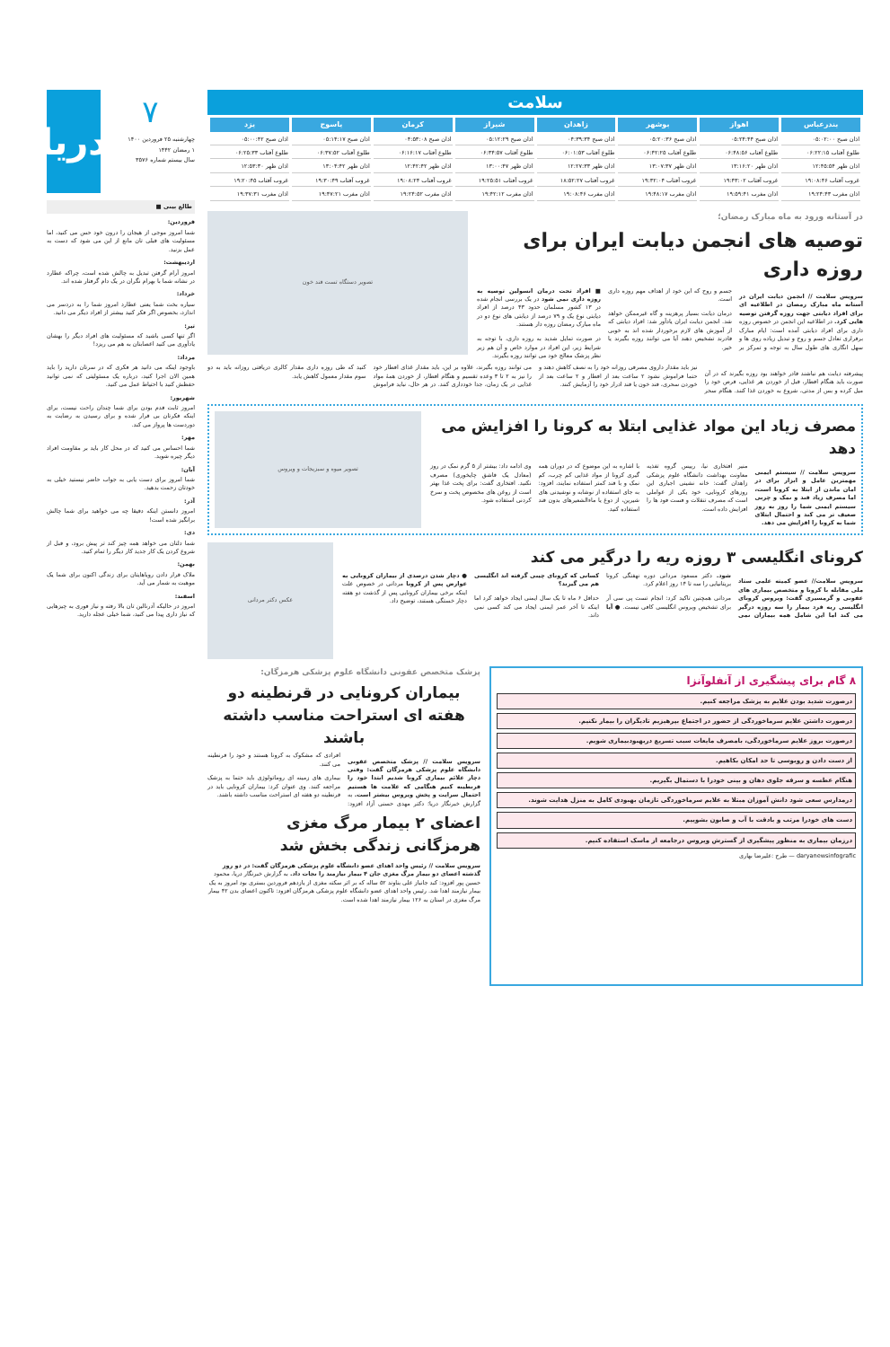سلامت
| بندرعباس | اهواز | بوشهر | زاهدان | شیراز | کرمان | یاسوج | یزد |
| --- | --- | --- | --- | --- | --- | --- | --- |
| اذان صبح ۰۵:۰۲:۰۰ | اذان صبح ۰۵:۲۴:۴۴ | اذان صبح ۰۵:۲۰:۳۶ | اذان صبح ۰۴:۳۹:۳۴ | اذان صبح ۰۵:۱۲:۲۹ | اذان صبح ۰۴:۵۳:۰۸ | اذان صبح ۰۵:۱۴:۱۷ | اذان صبح ۰۵:۰۰:۴۲ |
| طلوع آفتاب ۰۶:۲۲:۱۵ | طلوع آفتاب ۰۶:۴۸:۵۶ | طلوع آفتاب ۰۶:۴۲:۲۵ | طلوع آفتاب ۰۶:۰۱:۵۳ | طلوع آفتاب ۰۶:۳۴:۵۷ | طلوع آفتاب ۰۶:۱۶:۱۷ | طلوع آفتاب ۰۶:۳۷:۵۲ | طلوع آفتاب ۰۶:۲۵:۳۳ |
| اذان ظهر ۱۲:۴۵:۵۴ | اذان ظهر ۱۳:۱۶:۲۰ | اذان ظهر ۱۳:۰۷:۳۷ | اذان ظهر ۱۲:۲۷:۳۳ | اذان ظهر ۱۳:۰۰:۴۷ | اذان ظهر ۱۲:۴۲:۴۲ | اذان ظهر ۱۳:۰۴:۴۲ | اذان ظهر ۱۲:۵۳:۳۰ |
| غروب آفتاب ۱۹:۰۸:۴۶ | غروب آفتاب ۱۹:۴۳:۰۲ | غروب آفتاب ۱۹:۳۲:۰۴ | غروب آفتاب ۱۸:۵۲:۲۷ | غروب آفتاب ۱۹:۲۵:۵۱ | غروب آفتاب ۱۹:۰۸:۲۴ | غروب آفتاب ۱۹:۳۰:۴۹ | غروب آفتاب ۱۹:۲۰:۴۵ |
| اذان مغرب ۱۹:۲۴:۴۳ | اذان مغرب ۱۹:۵۹:۴۱ | اذان مغرب ۱۹:۴۸:۱۷ | اذان مغرب ۱۹:۰۸:۴۶ | اذان مغرب ۱۹:۴۲:۱۲ | اذان مغرب ۱۹:۲۴:۵۲ | اذان مغرب ۱۹:۴۷:۲۱ | اذان مغرب ۱۹:۳۷:۳۱ |
در آستانه ورود به ماه مبارک رمضان؛
توصیه های انجمن دیابت ایران برای روزه داری
سرویس سلامت // انجمن دیابت ایران در آستانه ماه مبارک رمضان در اطلاعیه ای برای افراد دیابتی جهت روزه گرفتن توصیه هایی کرد. در اطلاعیه این انجمن در خصوص روزه داری برای افراد دیابتی آمده است: ایام مبارک برقراری تعادل جسم و روح و تبدیل زیاده روی ها و سهل انگاری های طول سال به توجه و تمرکز بر جسم و روح که این خود از اهداف مهم روزه داری است.
درمان دیابت بسیار پرهزینه و گاه غیرممکن خواهد شد. انجمن دیابت ایران یادآور شد: افراد دیابتی که از آموزش های لازم برخوردار شده اند به خوبی قادرند تشخیص دهند آیا می توانند روزه بگیرند یا خیر.
■ افراد تحت درمان انسولین توصیه به روزه داری نمی شود در یک بررسی انجام شده در ۱۳ کشور مسلمان حدود ۴۳ درصد از افراد دیابتی نوع یک و ۷۹ درصد از دیابتی های نوع دو در ماه مبارک رمضان روزه دار هستند.
در صورت تمایل شدید به روزه داری، با توجه به شرایط زیر، این افراد در موارد خاص و آن هم زیر نظر پزشک معالج خود می توانند روزه بگیرند.
تصویر دستگاه تست قند خون
پیشرفته دیابت هم نباشند قادر خواهند بود روزه بگیرند که در آن صورت باید هنگام افطار، قبل از خوردن هر غذایی، قرص خود را میل کرده و بس از مدتی، شروع به خوردن غذا کنند. هنگام سحر نیز باید مقدار داروی مصرفی روزانه خود را به نصف کاهش دهند و حتما فراموش نشود ۲ ساعت بعد از افطار و ۲ ساعت بعد از خوردن سحری، قند خون یا قند ادرار خود را آزمایش کنند.
می توانند روزه بگیرند، علاوه بر این، باید مقدار غذای افطار خود را نیز به ۲ تا ۳ وعده تقسیم و هنگام افطار، از خوردن همهٔ مواد غذایی در یک زمان، جدا خودداری کنند. در هر حال، نباید فراموش کنید که طی روزه داری مقدار کالری دریافتی روزانه باید به دو سوم مقدار معمول کاهش یابد.
مصرف زیاد این مواد غذایی ابتلا به کرونا را افزایش می دهد
سرویس سلامت // سیستم ایمنی مهمترین عامل و ابزار برای در امان ماندن از ابتلا به کرونا است، اما مصرف زیاد قند و نمک و چربی سیستم ایمنی شما را روز به روز ضعیف تر می کند و احتمال ابتلای شما به کرونا را افزایش می دهد.
منیر افتخاری نیا، رییس گروه تغذیه معاونت بهداشت دانشگاه علوم پزشکی زاهدان گفت: خانه نشینی اجباری این روزهای کرونایی، خود یکی از عواملی است که مصرف تنقلات و فست فود ها را افزایش داده است.
با اشاره به این موضوع که در دوران همه گیری کرونا از مواد غذایی کم چرب، کم نمک و با قند کمتر استفاده نمایند، افزود: به جای استفاده از نوشابه و نوشیدنی های شیرین، از دوغ یا ماءالشعیرهای بدون قند استفاده کنید.
وی ادامه داد: بیشتر از ۵ گرم نمک در روز (معادل یک قاشق چایخوری) مصرف نکنید. افتخاری گفت: برای پخت غذا بهتر است از روغن های مخصوص پخت و سرخ کردنی استفاده شود.
تصویر میوه و سبزیجات و ویروس
کرونای انگلیسی ۳ روزه ریه را درگیر می کند
سرویس سلامت// عضو کمیته علمی ستاد ملی مقابله با کرونا و متخصص بیماری های عفونی و گرمسیری گفت: ویروس کرونای انگلیسی ریه فرد بیمار را سه روزه درگیر می کند اما این شامل همه بیماران نمی شود. دکتر مسعود مردانی دوره نهفتگی کرونا بریتانیایی را سه تا ۱۴ روز اعلام کرد.
مردانی همچنین تاکید کرد: انجام تست پی سی آر برای تشخیص ویروس انگلیسی کافی نیست. ● آیا کسانی که کرونای چینی گرفته اند انگلیسی هم می گیرند؟
حداقل ۶ ماه تا یک سال ایمنی ایجاد خواهد کرد اما اینکه تا آخر عمر ایمنی ایجاد می کند کسی نمی داند.
● دچار شدن درصدی از بیماران کرونایی به عوارض پس از کرونا مردانی در خصوص علت اینکه برخی بیماران کرونایی پس از گذشت دو هفته دچار خستگی هستند، توضیح داد.
عکس دکتر مردانی
۸ گام برای پیشگیری از آنفلوآنزا
درصورت شدید بودن علایم به پزشک مراجعه کنیم.
درصورت داشتن علایم سرماخوردگی از حضور در اجتماع بپرهیزیم تادیگران را بیمار نکنیم.
درصورت بروز علایم سرماخوردگی، بامصرف مایعات سبب تسریع دربهبودبیماری شویم.
از دست دادن و روبوسی تا حد امکان بکاهیم.
هنگام عطسه و سرفه جلوی دهان و بینی خودرا با دستمال بگیریم.
درمدارس سعی شود دانش آموزان مبتلا به علایم سرماخوردگی تازمان بهبودی کامل به منزل هدایت شوند.
دست های خودرا مرتب و بادقت با آب و صابون بشوییم.
درزمان بیماری به منظور پیشگیری از گسترش ویروس درجامعه از ماسک استفاده کنیم.
daryanewsinfografic — طرح :علیرضا بهاری
پزشک متخصص عفونی دانشگاه علوم پزشکی هرمزگان:
بیماران کرونایی در قرنطینه دو هفته ای استراحت مناسب داشته باشند
سرویس سلامت // پزشک متخصص عفونی دانشگاه علوم پزشکی هرمزگان گفت: وقتی دچار علائم بیماری کرونا شدیم ابتدا خود را قرنطینه کنیم هنگامی که علامت ها هستیم احتمال سرایت و پخش ویروس بیشتر است. به گزارش خبرنگار دریا؛ دکتر مهدی حسنی آزاد افزود: افرادی که مشکوک به کرونا هستند و خود را قرنطینه می کنند.
بیماری های زمینه ای روماتولوژی باید حتما به پزشک مراجعه کنند. وی عنوان کرد: بیماران کرونایی باید در قرنطینه دو هفته ای استراحت مناسب داشته باشند.
اعضای ۲ بیمار مرگ مغزی هرمزگانی زندگی بخش شد
سرویس سلامت // رئیس واحد اهدای عضو دانشگاه علوم پزشکی هرمزگان گفت: در دو روز گذشته اعضای دو بیمار مرگ مغزی جان ۴ بیمار نیازمند را نجات داد. به گزارش خبرنگار دریا، محمود حسین پور افزود: کبد جانباز علی بناوند ۵۲ ساله که بر اثر سکته مغزی از یازدهم فروردین بستری بود امروز به یک بیمار نیازمند اهدا شد. رئیس واحد اهدای عضو دانشگاه علوم پزشکی هرمزگان افزود: تاکنون اعضای بدن ۴۲ بیمار مرگ مغزی در استان به ۱۲۶ بیمار نیازمند اهدا شده است.
۷
چهارشنبه ۲۵ فروردین ۱۴۰۰
۱ رمضان ۱۴۴۲
سال بیستم شماره ۳۵۷۶
دریا
طالع بینی ■
فروردین:
شما امروز موجی از هیجان را درون خود حس می کنید، اما مسئولیت های قبلی تان مانع از این می شود که دست به عمل بزنید.
اردیبهشت:
امروز آرام گرفتن تبدیل به چالش شده است، چراکه عطارد در نشانه شما با بهرام نگران در یک دام گرفتار شده اند.
خرداد:
سیاره بخت شما یعنی عطارد امروز شما را به دردسر می اندازد، بخصوص اگر فکر کنید بیشتر از افراد دیگر می دانید.
تیر:
اگر تنها کسی باشید که مسئولیت های افراد دیگر را بهشان یادآوری می کنید اعصابتان به هم می ریزد!
مرداد:
باوجود اینکه می دانید هر فکری که در سرتان دارید را باید همین الان اجرا کنید، درباره یک مسئولیتی که نمی توانید حفظش کنید با احتیاط عمل می کنید.
شهریور:
امروز ثابت قدم بودن برای شما چندان راحت نیست، برای اینکه فکرتان بی قرار شده و برای رسیدن به رضایت به دوردست ها پرواز می کند.
مهر:
شما احساس می کنید که در محل کار باید بر مقاومت افراد دیگر چیره شوید.
آبان:
شما امروز برای دست یابی به جواب حاضر نیستید خیلی به خودتان زحمت بدهید.
آذر:
امروز دانستن اینکه دقیقا چه می خواهید برای شما چالش برانگیز شده است!
دی:
شما دلتان می خواهد همه چیز کند تر پیش برود، و قبل از شروع کردن یک کار جدید کار دیگر را تمام کنید.
بهمن:
ملاک قرار دادن رویاهایتان برای زندگی اکنون برای شما یک موهبت به شمار می آید.
اسفند:
امروز در حالیکه آدرنالین تان بالا رفته و نیاز فوری به چیزهایی که نیاز داری پیدا می کنید، شما خیلی عجله دارید.